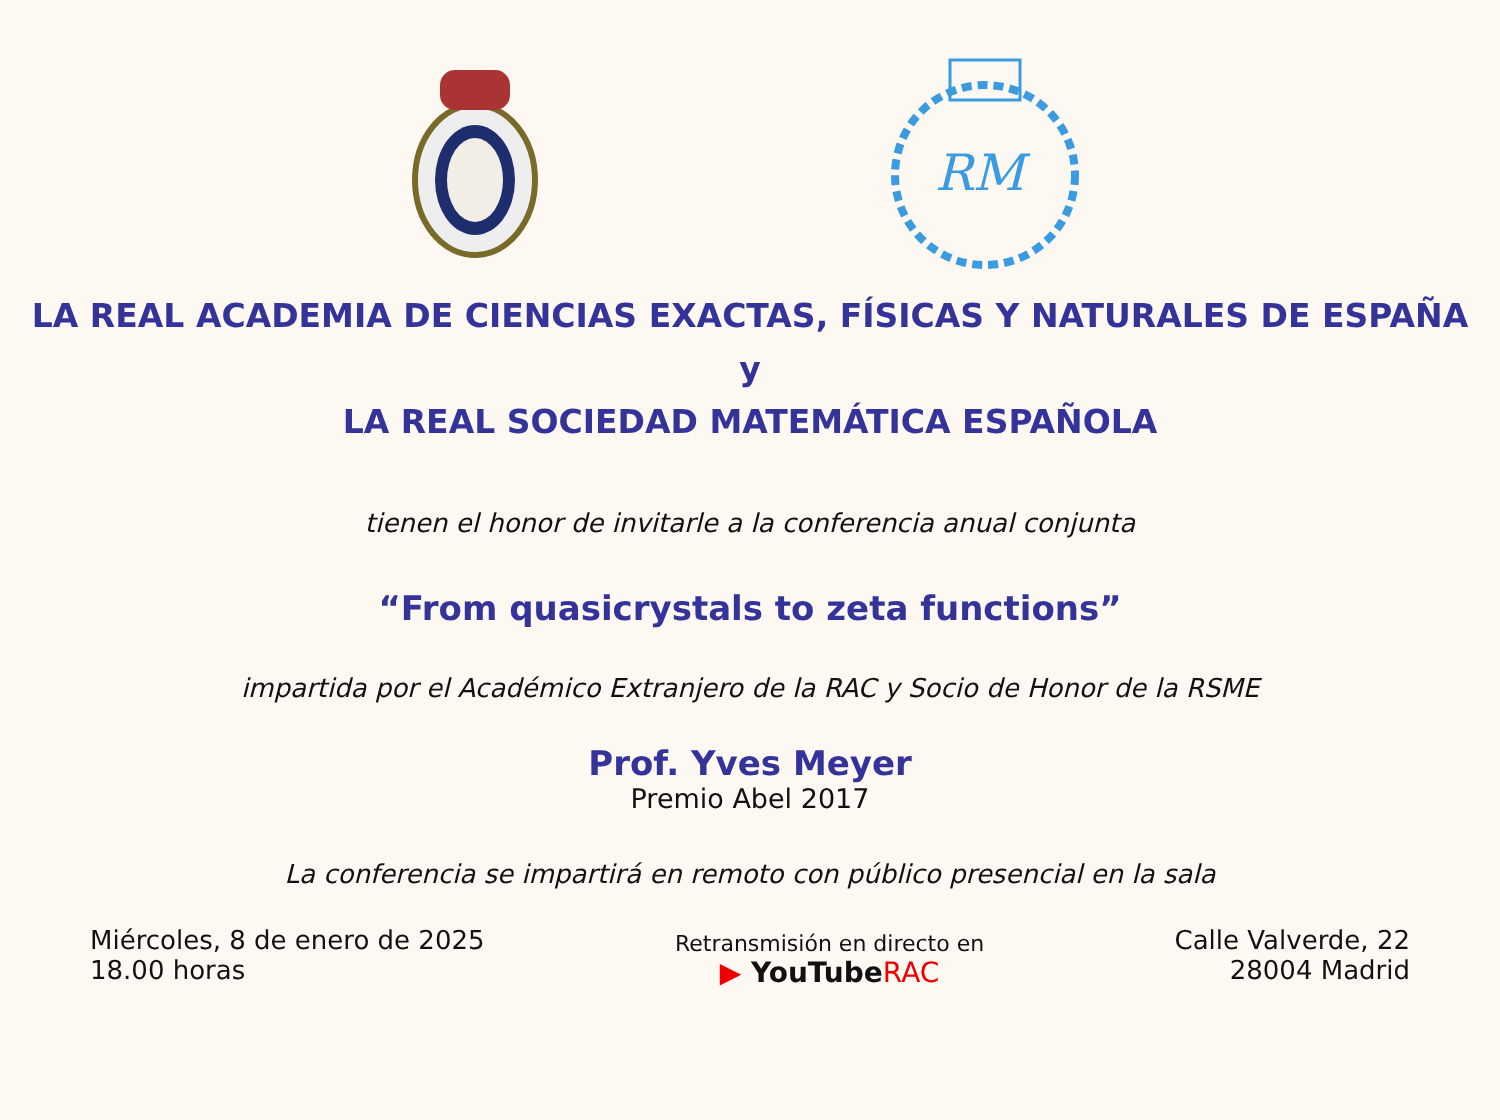RM
LA REAL ACADEMIA DE CIENCIAS EXACTAS, FÍSICAS Y NATURALES DE ESPAÑA
y
LA REAL SOCIEDAD MATEMÁTICA ESPAÑOLA
tienen el honor de invitarle a la conferencia anual conjunta
“From quasicrystals to zeta functions”
impartida por el Académico Extranjero de la RAC y Socio de Honor de la RSME
Prof. Yves Meyer
Premio Abel 2017
La conferencia se impartirá en remoto con público presencial en la sala
Miércoles, 8 de enero de 2025
18.00 horas
Retransmisión en directo en
▶ YouTubeRAC
Calle Valverde, 22
28004 Madrid